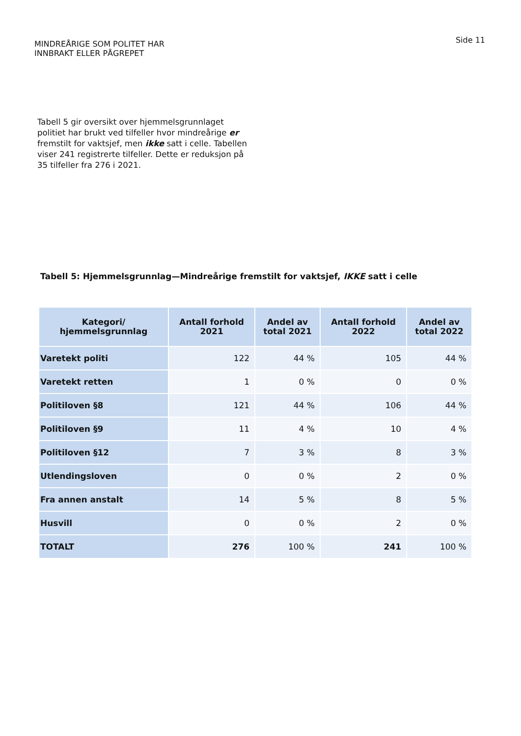MINDREÅRIGE SOM POLITET HAR
INNBRAKT ELLER PÅGREPET
Side 11
Tabell 5 gir oversikt over hjemmelsgrunnlaget politiet har brukt ved tilfeller hvor mindreårige er fremstilt for vaktsjef, men ikke satt i celle. Tabellen viser 241 registrerte tilfeller. Dette er reduksjon på 35 tilfeller fra 276 i 2021.
Tabell 5: Hjemmelsgrunnlag—Mindreårige fremstilt for vaktsjef, IKKE satt i celle
| Kategori/ hjemmelsgrunnlag | Antall forhold 2021 | Andel av total 2021 | Antall forhold 2022 | Andel av total 2022 |
| --- | --- | --- | --- | --- |
| Varetekt politi | 122 | 44 % | 105 | 44 % |
| Varetekt retten | 1 | 0 % | 0 | 0 % |
| Politiloven §8 | 121 | 44 % | 106 | 44 % |
| Politiloven §9 | 11 | 4 % | 10 | 4 % |
| Politiloven §12 | 7 | 3 % | 8 | 3 % |
| Utlendingsloven | 0 | 0 % | 2 | 0 % |
| Fra annen anstalt | 14 | 5 % | 8 | 5 % |
| Husvill | 0 | 0 % | 2 | 0 % |
| TOTALT | 276 | 100 % | 241 | 100 % |